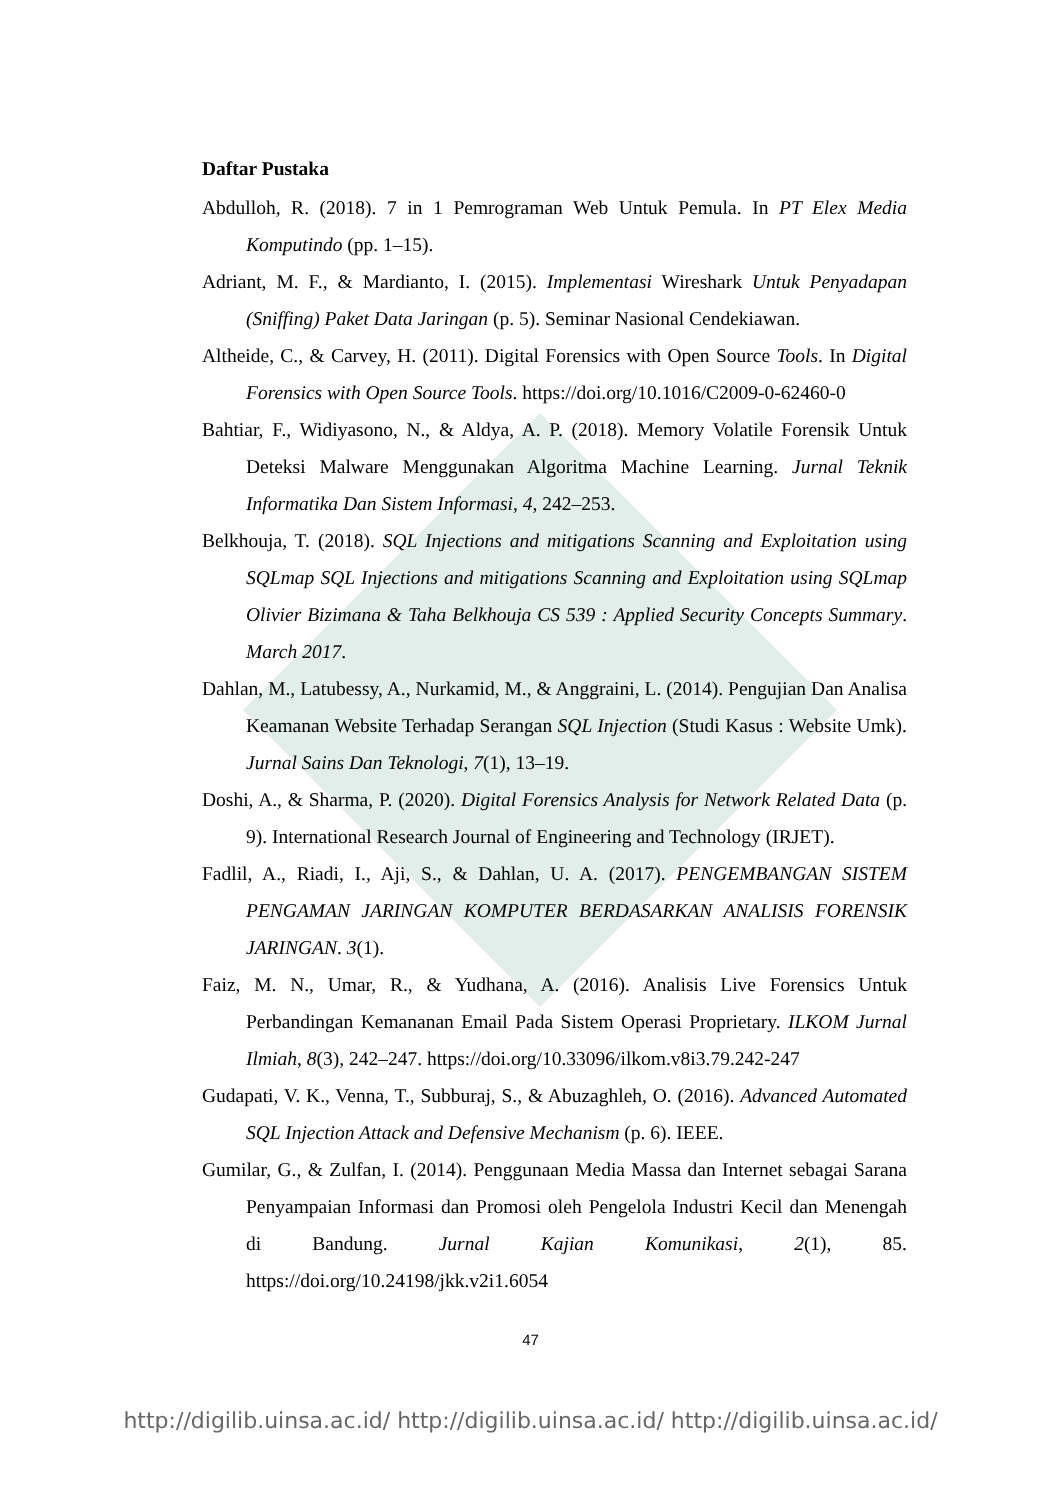Daftar Pustaka
Abdulloh, R. (2018). 7 in 1 Pemrograman Web Untuk Pemula. In PT Elex Media Komputindo (pp. 1–15).
Adriant, M. F., & Mardianto, I. (2015). Implementasi Wireshark Untuk Penyadapan (Sniffing) Paket Data Jaringan (p. 5). Seminar Nasional Cendekiawan.
Altheide, C., & Carvey, H. (2011). Digital Forensics with Open Source Tools. In Digital Forensics with Open Source Tools. https://doi.org/10.1016/C2009-0-62460-0
Bahtiar, F., Widiyasono, N., & Aldya, A. P. (2018). Memory Volatile Forensik Untuk Deteksi Malware Menggunakan Algoritma Machine Learning. Jurnal Teknik Informatika Dan Sistem Informasi, 4, 242–253.
Belkhouja, T. (2018). SQL Injections and mitigations Scanning and Exploitation using SQLmap SQL Injections and mitigations Scanning and Exploitation using SQLmap Olivier Bizimana & Taha Belkhouja CS 539 : Applied Security Concepts Summary. March 2017.
Dahlan, M., Latubessy, A., Nurkamid, M., & Anggraini, L. (2014). Pengujian Dan Analisa Keamanan Website Terhadap Serangan SQL Injection (Studi Kasus : Website Umk). Jurnal Sains Dan Teknologi, 7(1), 13–19.
Doshi, A., & Sharma, P. (2020). Digital Forensics Analysis for Network Related Data (p. 9). International Research Journal of Engineering and Technology (IRJET).
Fadlil, A., Riadi, I., Aji, S., & Dahlan, U. A. (2017). PENGEMBANGAN SISTEM PENGAMAN JARINGAN KOMPUTER BERDASARKAN ANALISIS FORENSIK JARINGAN. 3(1).
Faiz, M. N., Umar, R., & Yudhana, A. (2016). Analisis Live Forensics Untuk Perbandingan Kemananan Email Pada Sistem Operasi Proprietary. ILKOM Jurnal Ilmiah, 8(3), 242–247. https://doi.org/10.33096/ilkom.v8i3.79.242-247
Gudapati, V. K., Venna, T., Subburaj, S., & Abuzaghleh, O. (2016). Advanced Automated SQL Injection Attack and Defensive Mechanism (p. 6). IEEE.
Gumilar, G., & Zulfan, I. (2014). Penggunaan Media Massa dan Internet sebagai Sarana Penyampaian Informasi dan Promosi oleh Pengelola Industri Kecil dan Menengah di Bandung. Jurnal Kajian Komunikasi, 2(1), 85. https://doi.org/10.24198/jkk.v2i1.6054
47
http://digilib.uinsa.ac.id/ http://digilib.uinsa.ac.id/ http://digilib.uinsa.ac.id/